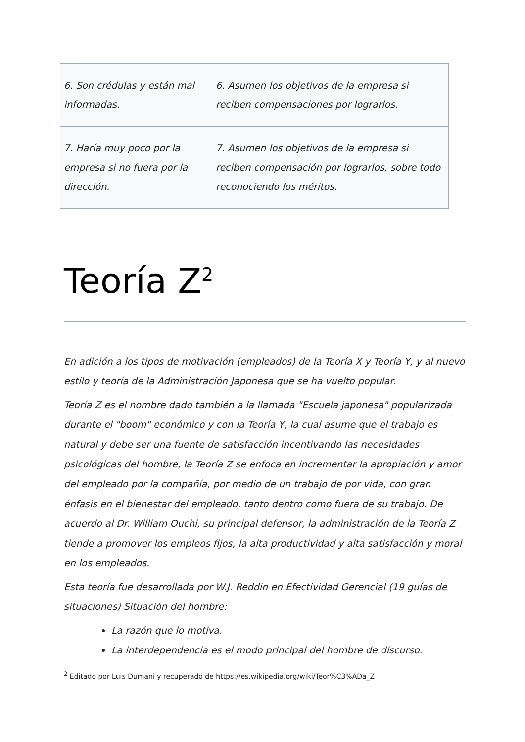| 6. Son crédulas y están mal informadas. | 6. Asumen los objetivos de la empresa si reciben compensaciones por lograrlos. |
| 7. Haría muy poco por la empresa si no fuera por la dirección. | 7. Asumen los objetivos de la empresa si reciben compensación por lograrlos, sobre todo reconociendo los méritos. |
Teoría Z<sup>2</sup>
En adición a los tipos de motivación (empleados) de la Teoría X y Teoría Y, y al nuevo estilo y teoría de la Administración Japonesa que se ha vuelto popular.
Teoría Z es el nombre dado también a la llamada "Escuela japonesa" popularizada durante el "boom" económico y con la Teoría Y, la cual asume que el trabajo es natural y debe ser una fuente de satisfacción incentivando las necesidades psicológicas del hombre, la Teoría Z se enfoca en incrementar la apropiación y amor del empleado por la compañía, por medio de un trabajo de por vida, con gran énfasis en el bienestar del empleado, tanto dentro como fuera de su trabajo. De acuerdo al Dr. William Ouchi, su principal defensor, la administración de la Teoría Z tiende a promover los empleos fijos, la alta productividad y alta satisfacción y moral en los empleados.
Esta teoría fue desarrollada por W.J. Reddin en Efectividad Gerencial (19 guías de situaciones) Situación del hombre:
La razón que lo motiva.
La interdependencia es el modo principal del hombre de discurso.
<sup>2</sup> Editado por Luis Dumani y recuperado de https://es.wikipedia.org/wiki/Teor%C3%ADa_Z